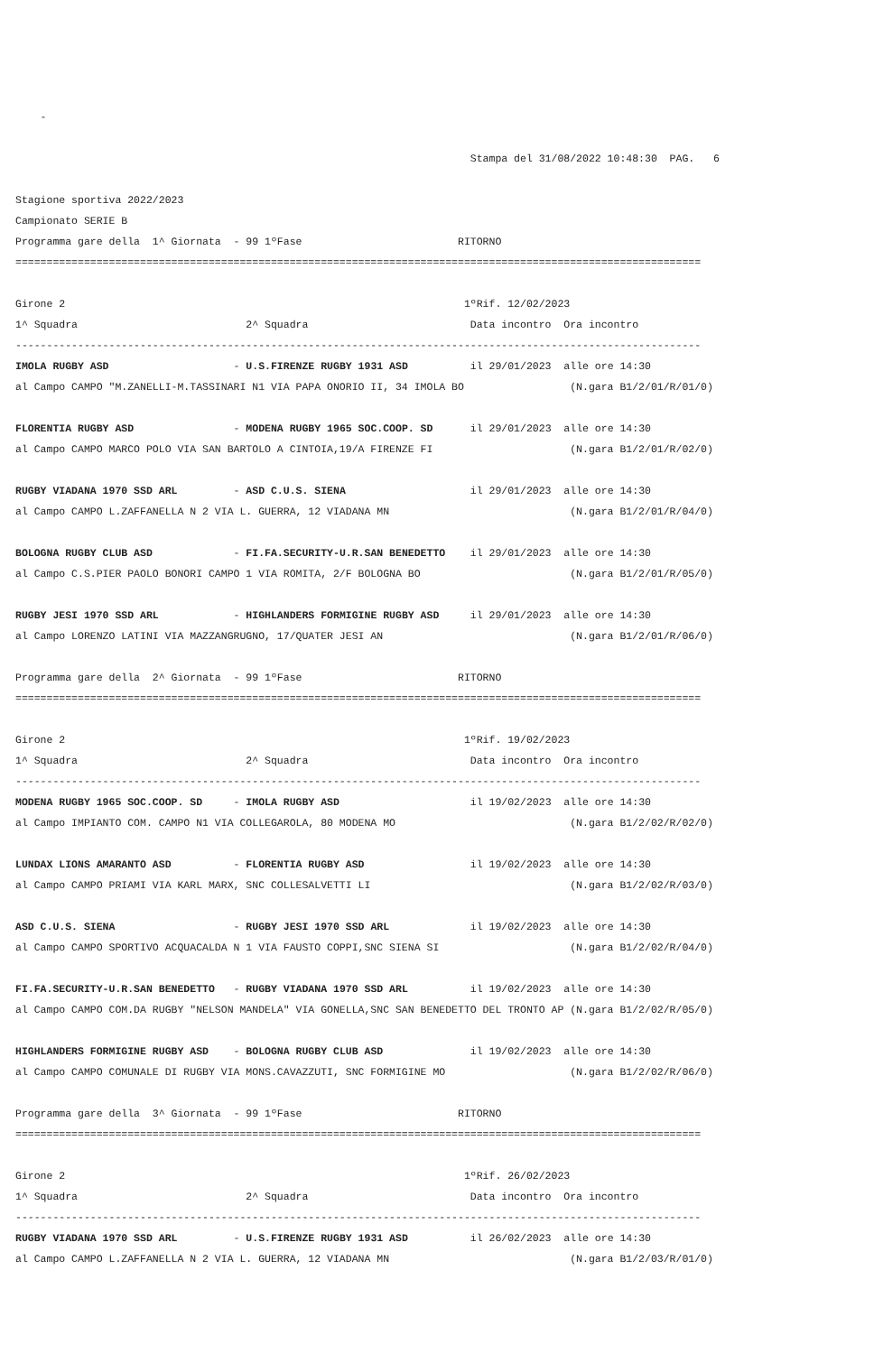-

                                                                         Stampa del 31/08/2022 10:48:30  PAG.   6

Stagione sportiva 2022/2023
Campionato SERIE B
Programma gare della  1^ Giornata  - 99 1ºFase                         RITORNO
==============================================================================================================

Girone 2                                                                1ºRif. 12/02/2023
1^ Squadra                           2^ Squadra                          Data incontro  Ora incontro
--------------------------------------------------------------------------------------------------------------
IMOLA RUGBY ASD                    - U.S.FIRENZE RUGBY 1931 ASD          il 29/01/2023  alle ore 14:30
al Campo CAMPO "M.ZANELLI-M.TASSINARI N1 VIA PAPA ONORIO II, 34 IMOLA BO                 (N.gara B1/2/01/R/01/0)

FLORENTIA RUGBY ASD                - MODENA RUGBY 1965 SOC.COOP. SD      il 29/01/2023  alle ore 14:30
al Campo CAMPO MARCO POLO VIA SAN BARTOLO A CINTOIA,19/A FIRENZE FI                      (N.gara B1/2/01/R/02/0)

RUGBY VIADANA 1970 SSD ARL         - ASD C.U.S. SIENA                    il 29/01/2023  alle ore 14:30
al Campo CAMPO L.ZAFFANELLA N 2 VIA L. GUERRA, 12 VIADANA MN                             (N.gara B1/2/01/R/04/0)

BOLOGNA RUGBY CLUB ASD             - FI.FA.SECURITY-U.R.SAN BENEDETTO    il 29/01/2023  alle ore 14:30
al Campo C.S.PIER PAOLO BONORI CAMPO 1 VIA ROMITA, 2/F BOLOGNA BO                        (N.gara B1/2/01/R/05/0)

RUGBY JESI 1970 SSD ARL            - HIGHLANDERS FORMIGINE RUGBY ASD     il 29/01/2023  alle ore 14:30
al Campo LORENZO LATINI VIA MAZZANGRUGNO, 17/QUATER JESI AN                              (N.gara B1/2/01/R/06/0)

Programma gare della  2^ Giornata  - 99 1ºFase                         RITORNO
==============================================================================================================

Girone 2                                                                1ºRif. 19/02/2023
1^ Squadra                           2^ Squadra                          Data incontro  Ora incontro
--------------------------------------------------------------------------------------------------------------
MODENA RUGBY 1965 SOC.COOP. SD     - IMOLA RUGBY ASD                     il 19/02/2023  alle ore 14:30
al Campo IMPIANTO COM. CAMPO N1 VIA COLLEGAROLA, 80 MODENA MO                            (N.gara B1/2/02/R/02/0)

LUNDAX LIONS AMARANTO ASD          - FLORENTIA RUGBY ASD                 il 19/02/2023  alle ore 14:30
al Campo CAMPO PRIAMI VIA KARL MARX, SNC COLLESALVETTI LI                                (N.gara B1/2/02/R/03/0)

ASD C.U.S. SIENA                   - RUGBY JESI 1970 SSD ARL             il 19/02/2023  alle ore 14:30
al Campo CAMPO SPORTIVO ACQUACALDA N 1 VIA FAUSTO COPPI,SNC SIENA SI                     (N.gara B1/2/02/R/04/0)

FI.FA.SECURITY-U.R.SAN BENEDETTO   - RUGBY VIADANA 1970 SSD ARL          il 19/02/2023  alle ore 14:30
al Campo CAMPO COM.DA RUGBY "NELSON MANDELA" VIA GONELLA,SNC SAN BENEDETTO DEL TRONTO AP (N.gara B1/2/02/R/05/0)

HIGHLANDERS FORMIGINE RUGBY ASD    - BOLOGNA RUGBY CLUB ASD              il 19/02/2023  alle ore 14:30
al Campo CAMPO COMUNALE DI RUGBY VIA MONS.CAVAZZUTI, SNC FORMIGINE MO                    (N.gara B1/2/02/R/06/0)

Programma gare della  3^ Giornata  - 99 1ºFase                         RITORNO
==============================================================================================================

Girone 2                                                                1ºRif. 26/02/2023
1^ Squadra                           2^ Squadra                          Data incontro  Ora incontro
--------------------------------------------------------------------------------------------------------------
RUGBY VIADANA 1970 SSD ARL         - U.S.FIRENZE RUGBY 1931 ASD          il 26/02/2023  alle ore 14:30
al Campo CAMPO L.ZAFFANELLA N 2 VIA L. GUERRA, 12 VIADANA MN                             (N.gara B1/2/03/R/01/0)